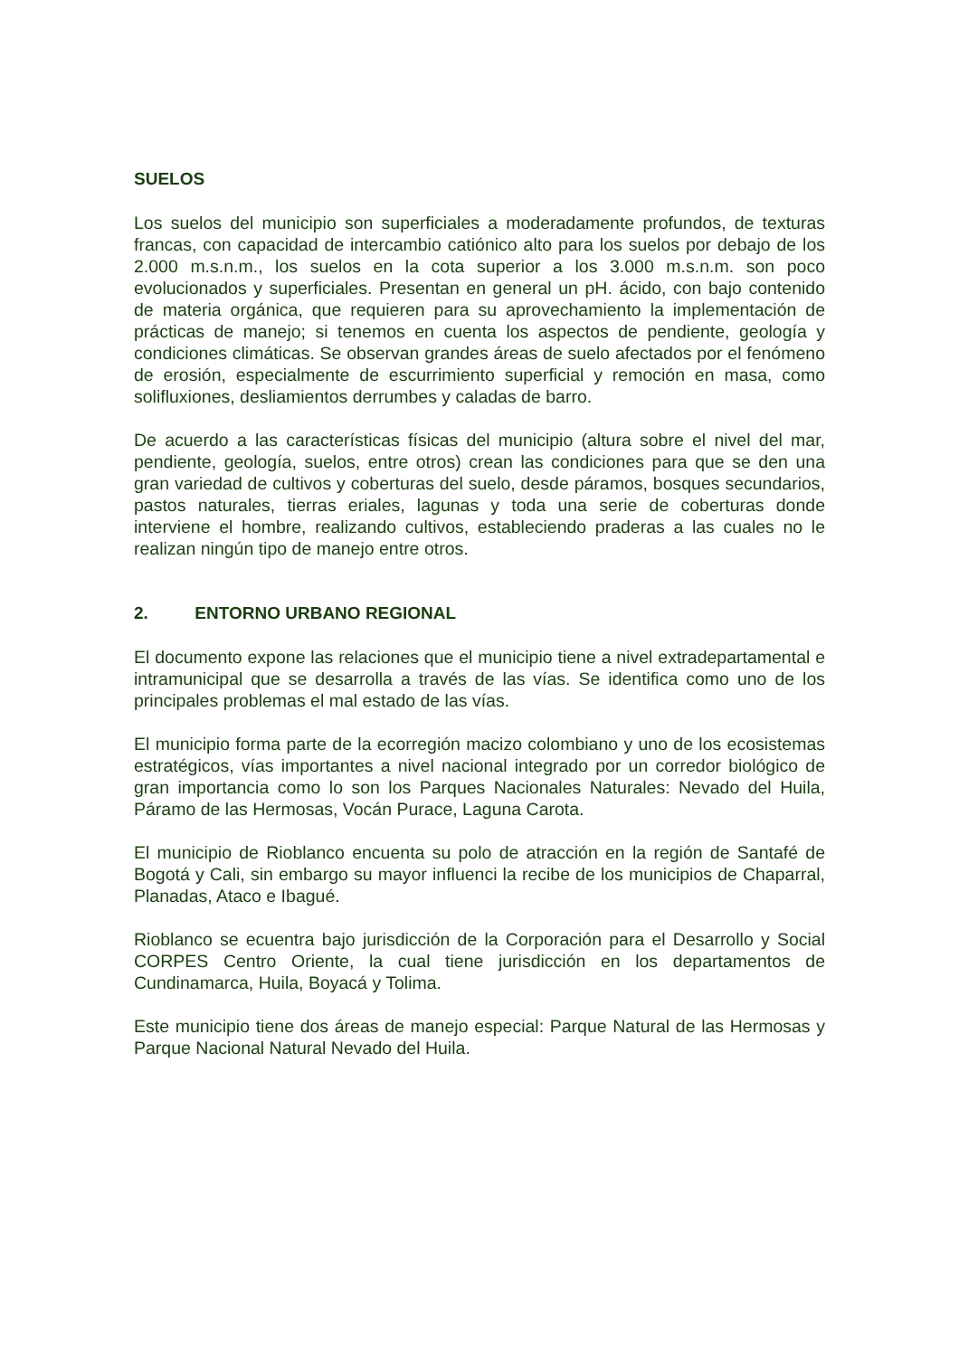SUELOS
Los suelos del municipio son superficiales a moderadamente profundos, de texturas francas, con capacidad de intercambio catiónico alto para los suelos por debajo de los 2.000 m.s.n.m., los suelos en la cota superior a los 3.000 m.s.n.m. son poco evolucionados y superficiales. Presentan en general un pH. ácido, con bajo contenido de materia orgánica, que requieren para su aprovechamiento la implementación de prácticas de manejo; si tenemos en cuenta los aspectos de pendiente, geología y condiciones climáticas. Se observan grandes áreas de suelo afectados por el fenómeno de erosión, especialmente de escurrimiento superficial y remoción en masa, como solifluxiones, desliamientos derrumbes y caladas de barro.
De acuerdo a las características físicas del municipio (altura sobre el nivel del mar, pendiente, geología, suelos, entre otros) crean las condiciones para que se den una gran variedad de cultivos y coberturas del suelo, desde páramos, bosques secundarios, pastos naturales, tierras eriales, lagunas y toda una serie de coberturas donde interviene el hombre, realizando cultivos, estableciendo praderas a las cuales no le realizan ningún tipo de manejo entre otros.
2. ENTORNO URBANO REGIONAL
El documento expone las relaciones que el municipio tiene a nivel extradepartamental e intramunicipal que se desarrolla a través de las vías. Se identifica como uno de los principales problemas el mal estado de las vías.
El municipio forma parte de la ecorregión macizo colombiano y uno de los ecosistemas estratégicos, vías importantes a nivel nacional integrado por un corredor biológico de gran importancia como lo son los Parques Nacionales Naturales: Nevado del Huila, Páramo de las Hermosas, Vocán Purace, Laguna Carota.
El municipio de Rioblanco encuenta su polo de atracción en la región de Santafé de Bogotá y Cali, sin embargo su mayor influenci la recibe de los municipios de Chaparral, Planadas, Ataco e Ibagué.
Rioblanco se ecuentra bajo jurisdicción de la Corporación para el Desarrollo y Social CORPES Centro Oriente, la cual tiene jurisdicción en los departamentos de Cundinamarca, Huila, Boyacá y Tolima.
Este municipio tiene dos áreas de manejo especial: Parque Natural de las Hermosas y Parque Nacional Natural Nevado del Huila.